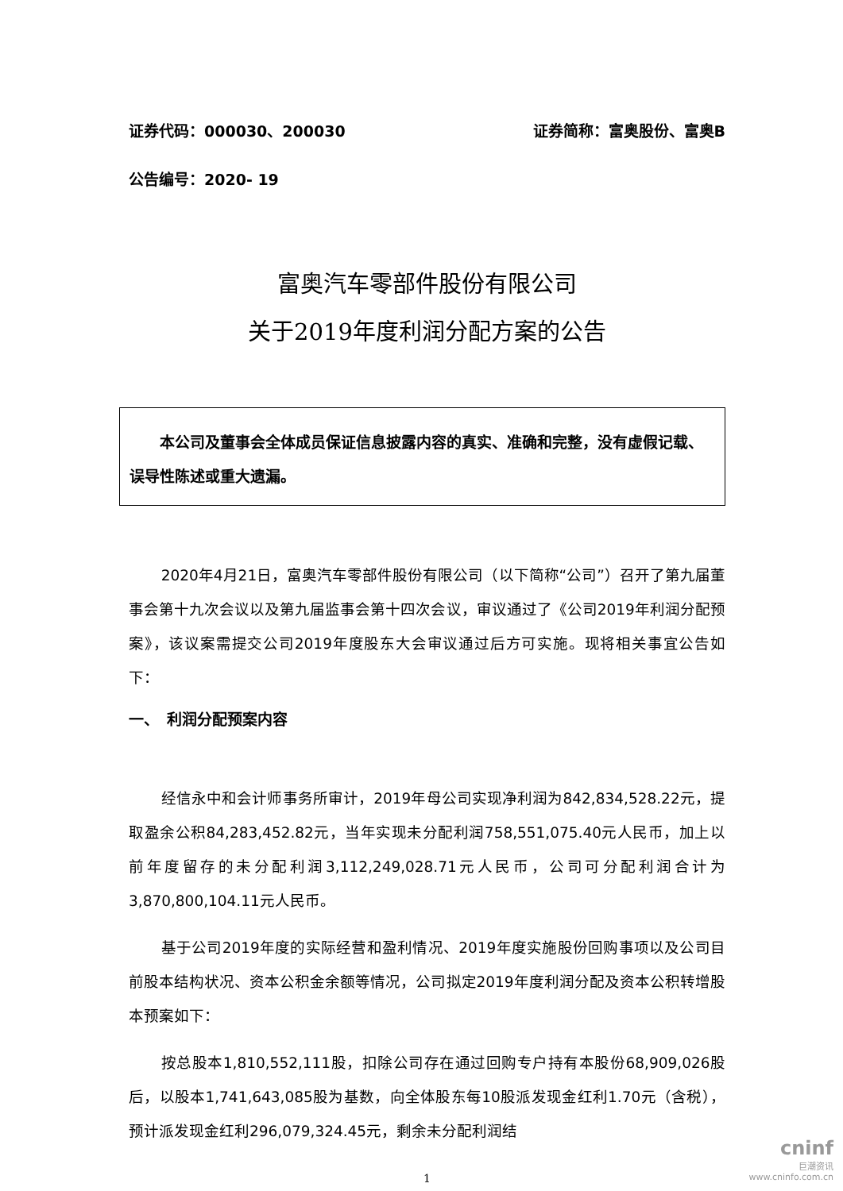证券代码：000030、200030 证券简称：富奥股份、富奥B
公告编号：2020- 19
富奥汽车零部件股份有限公司
关于2019年度利润分配方案的公告
本公司及董事会全体成员保证信息披露内容的真实、准确和完整，没有虚假记载、误导性陈述或重大遗漏。
2020年4月21日，富奥汽车零部件股份有限公司（以下简称“公司”）召开了第九届董事会第十九次会议以及第九届监事会第十四次会议，审议通过了《公司2019年利润分配预案》，该议案需提交公司2019年度股东大会审议通过后方可实施。现将相关事宜公告如下：
一、　利润分配预案内容
经信永中和会计师事务所审计，2019年母公司实现净利润为842,834,528.22元，提取盈余公积84,283,452.82元，当年实现未分配利润758,551,075.40元人民币，加上以前年度留存的未分配利润3,112,249,028.71元人民币，公司可分配利润合计为3,870,800,104.11元人民币。
基于公司2019年度的实际经营和盈利情况、2019年度实施股份回购事项以及公司目前股本结构状况、资本公积金余额等情况，公司拟定2019年度利润分配及资本公积转增股本预案如下：
按总股本1,810,552,111股，扣除公司存在通过回购专户持有本股份68,909,026股后，以股本1,741,643,085股为基数，向全体股东每10股派发现金红利1.70元（含税），预计派发现金红利296,079,324.45元，剩余未分配利润结
1
cninf
巨潮资讯
www.cninfo.com.cn